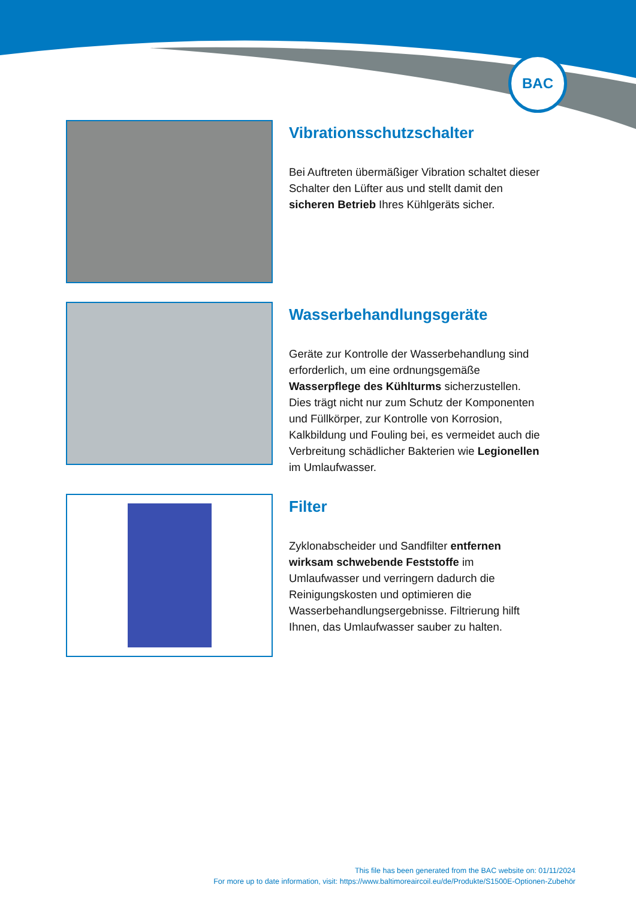BAC
Vibrationsschutzschalter
Bei Auftreten übermäßiger Vibration schaltet dieser Schalter den Lüfter aus und stellt damit den sicheren Betrieb Ihres Kühlgeräts sicher.
Wasserbehandlungsgeräte
Geräte zur Kontrolle der Wasserbehandlung sind erforderlich, um eine ordnungsgemäße Wasserpflege des Kühlturms sicherzustellen. Dies trägt nicht nur zum Schutz der Komponenten und Füllkörper, zur Kontrolle von Korrosion, Kalkbildung und Fouling bei, es vermeidet auch die Verbreitung schädlicher Bakterien wie Legionellen im Umlaufwasser.
Filter
Zyklonabscheider und Sandfilter entfernen wirksam schwebende Feststoffe im Umlaufwasser und verringern dadurch die Reinigungskosten und optimieren die Wasserbehandlungsergebnisse. Filtrierung hilft Ihnen, das Umlaufwasser sauber zu halten.
This file has been generated from the BAC website on: 01/11/2024
For more up to date information, visit: https://www.baltimoreaircoil.eu/de/Produkte/S1500E-Optionen-Zubehör